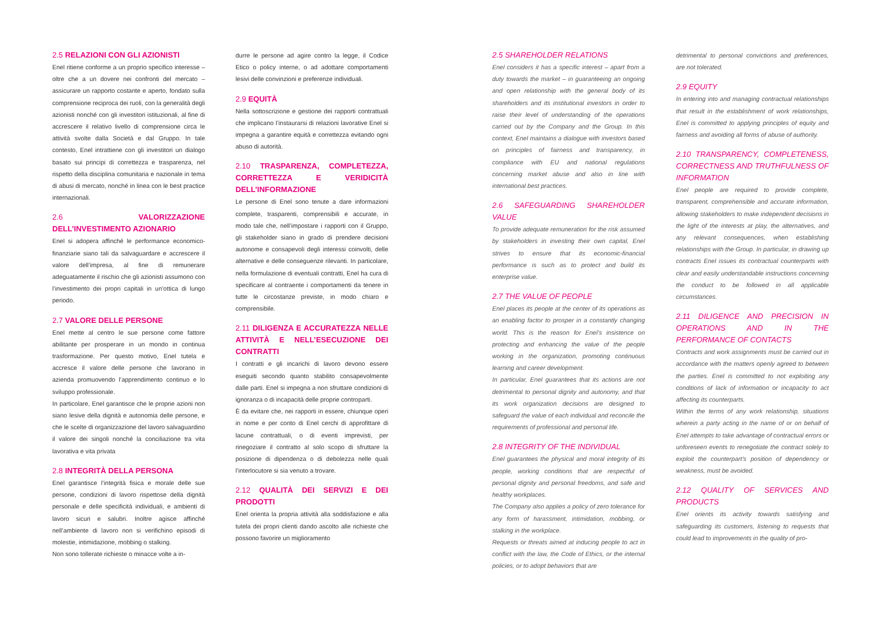2.5 RELAZIONI CON GLI AZIONISTI
Enel ritiene conforme a un proprio specifico interesse – oltre che a un dovere nei confronti del mercato – assicurare un rapporto costante e aperto, fondato sulla comprensione reciproca dei ruoli, con la generalità degli azionisti nonché con gli investitori istituzionali, al fine di accrescere il relativo livello di comprensione circa le attività svolte dalla Società e dal Gruppo. In tale contesto, Enel intrattiene con gli investitori un dialogo basato sui principi di correttezza e trasparenza, nel rispetto della disciplina comunitaria e nazionale in tema di abusi di mercato, nonché in linea con le best practice internazionali.
2.6 VALORIZZAZIONE DELL’INVESTIMENTO AZIONARIO
Enel si adopera affinché le performance economico-finanziarie siano tali da salvaguardare e accrescere il valore dell’impresa, al fine di remunerare adeguatamente il rischio che gli azionisti assumono con l’investimento dei propri capitali in un’ottica di lungo periodo.
2.7 VALORE DELLE PERSONE
Enel mette al centro le sue persone come fattore abilitante per prosperare in un mondo in continua trasformazione. Per questo motivo, Enel tutela e accresce il valore delle persone che lavorano in azienda promuovendo l’apprendimento continuo e lo sviluppo professionale.
In particolare, Enel garantisce che le proprie azioni non siano lesive della dignità e autonomia delle persone, e che le scelte di organizzazione del lavoro salvaguardino il valore dei singoli nonché la conciliazione tra vita lavorativa e vita privata
2.8 INTEGRITÀ DELLA PERSONA
Enel garantisce l’integrità fisica e morale delle sue persone, condizioni di lavoro rispettose della dignità personale e delle specificità individuali, e ambienti di lavoro sicuri e salubri. Inoltre agisce affinché nell’ambiente di lavoro non si verifichino episodi di molestie, intimidazione, mobbing o stalking.
Non sono tollerate richieste o minacce volte a in-
durre le persone ad agire contro la legge, il Codice Etico o policy interne, o ad adottare comportamenti lesivi delle convinzioni e preferenze individuali.
2.9 EQUITÀ
Nella sottoscrizione e gestione dei rapporti contrattuali che implicano l’instaurarsi di relazioni lavorative Enel si impegna a garantire equità e correttezza evitando ogni abuso di autorità.
2.10 TRASPARENZA, COMPLETEZZA, CORRETTEZZA E VERIDICITÀ DELL’INFORMAZIONE
Le persone di Enel sono tenute a dare informazioni complete, trasparenti, comprensibili e accurate, in modo tale che, nell’impostare i rapporti con il Gruppo, gli stakeholder siano in grado di prendere decisioni autonome e consapevoli degli interessi coinvolti, delle alternative e delle conseguenze rilevanti. In particolare, nella formulazione di eventuali contratti, Enel ha cura di specificare al contraente i comportamenti da tenere in tutte le circostanze previste, in modo chiaro e comprensibile.
2.11 DILIGENZA E ACCURATEZZA NELLE ATTIVITÀ E NELL’ESECUZIONE DEI CONTRATTI
I contratti e gli incarichi di lavoro devono essere eseguiti secondo quanto stabilito consapevolmente dalle parti. Enel si impegna a non sfruttare condizioni di ignoranza o di incapacità delle proprie controparti.
È da evitare che, nei rapporti in essere, chiunque operi in nome e per conto di Enel cerchi di approfittare di lacune contrattuali, o di eventi imprevisti, per rinegoziare il contratto al solo scopo di sfruttare la posizione di dipendenza o di debolezza nelle quali l’interlocutore si sia venuto a trovare.
2.12 QUALITÀ DEI SERVIZI E DEI PRODOTTI
Enel orienta la propria attività alla soddisfazione e alla tutela dei propri clienti dando ascolto alle richieste che possono favorire un miglioramento
2.5 SHAREHOLDER RELATIONS
Enel considers it has a specific interest – apart from a duty towards the market – in guaranteeing an ongoing and open relationship with the general body of its shareholders and its institutional investors in order to raise their level of understanding of the operations carried out by the Company and the Group. In this context, Enel maintains a dialogue with investors based on principles of fairness and transparency, in compliance with EU and national regulations concerning market abuse and also in line with international best practices.
2.6 SAFEGUARDING SHAREHOLDER VALUE
To provide adequate remuneration for the risk assumed by stakeholders in investing their own capital, Enel strives to ensure that its economic-financial performance is such as to protect and build its enterprise value.
2.7 THE VALUE OF PEOPLE
Enel places its people at the center of its operations as an enabling factor to prosper in a constantly changing world. This is the reason for Enel’s insistence on protecting and enhancing the value of the people working in the organization, promoting continuous learning and career development.
In particular, Enel guarantees that its actions are not detrimental to personal dignity and autonomy, and that its work organization decisions are designed to safeguard the value of each individual and reconcile the requirements of professional and personal life.
2.8 INTEGRITY OF THE INDIVIDUAL
Enel guarantees the physical and moral integrity of its people, working conditions that are respectful of personal dignity and personal freedoms, and safe and healthy workplaces.
The Company also applies a policy of zero tolerance for any form of harassment, intimidation, mobbing, or stalking in the workplace.
Requests or threats aimed at inducing people to act in conflict with the law, the Code of Ethics, or the internal policies, or to adopt behaviors that are
detrimental to personal convictions and preferences, are not tolerated.
2.9 EQUITY
In entering into and managing contractual relationships that result in the establishment of work relationships, Enel is committed to applying principles of equity and fairness and avoiding all forms of abuse of authority.
2.10 TRANSPARENCY, COMPLETENESS, CORRECTNESS AND TRUTHFULNESS OF INFORMATION
Enel people are required to provide complete, transparent, comprehensible and accurate information, allowing stakeholders to make independent decisions in the light of the interests at play, the alternatives, and any relevant consequences, when establishing relationships with the Group. In particular, in drawing up contracts Enel issues its contractual counterparts with clear and easily understandable instructions concerning the conduct to be followed in all applicable circumstances.
2.11 DILIGENCE AND PRECISION IN OPERATIONS AND IN THE PERFORMANCE OF CONTACTS
Contracts and work assignments must be carried out in accordance with the matters openly agreed to between the parties. Enel is committed to not exploiting any conditions of lack of information or incapacity to act affecting its counterparts.
Within the terms of any work relationship, situations wherein a party acting in the name of or on behalf of Enel attempts to take advantage of contractual errors or unforeseen events to renegotiate the contract solely to exploit the counterpart’s position of dependency or weakness, must be avoided.
2.12 QUALITY OF SERVICES AND PRODUCTS
Enel orients its activity towards satisfying and safeguarding its customers, listening to requests that could lead to improvements in the quality of pro-